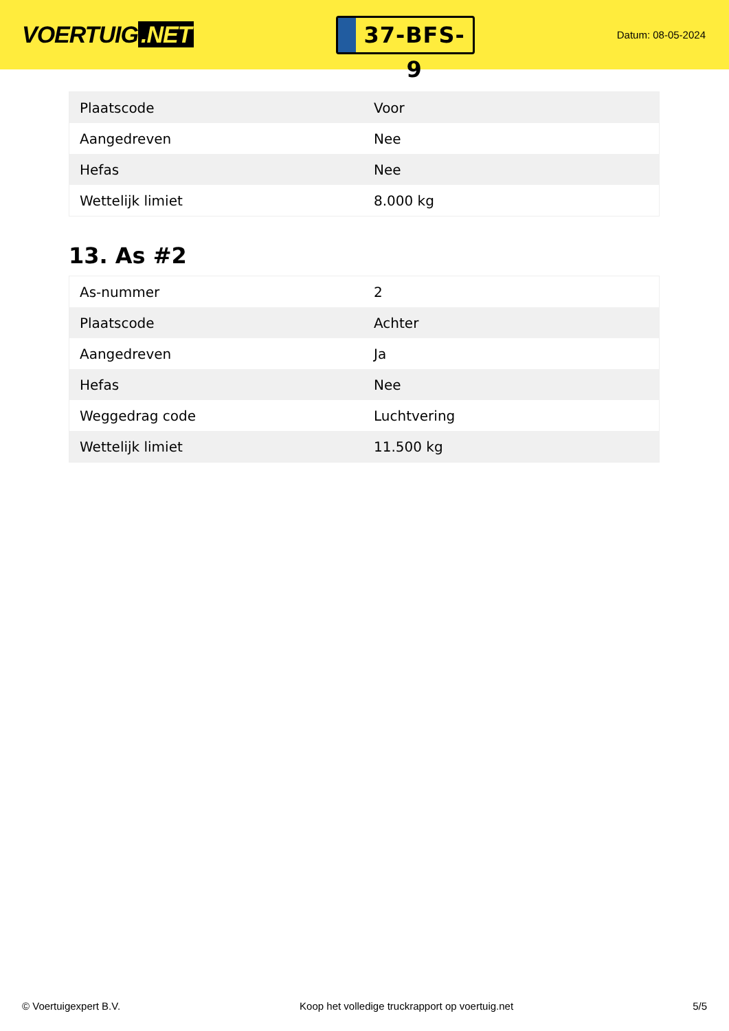VOERTUIG.NET
37-BFS-9
Datum: 08-05-2024
| Plaatscode | Voor |
| Aangedreven | Nee |
| Hefas | Nee |
| Wettelijk limiet | 8.000 kg |
13. As #2
| As-nummer | 2 |
| Plaatscode | Achter |
| Aangedreven | Ja |
| Hefas | Nee |
| Weggedrag code | Luchtvering |
| Wettelijk limiet | 11.500 kg |
© Voertuigexpert B.V. Koop het volledige truckrapport op voertuig.net 5/5